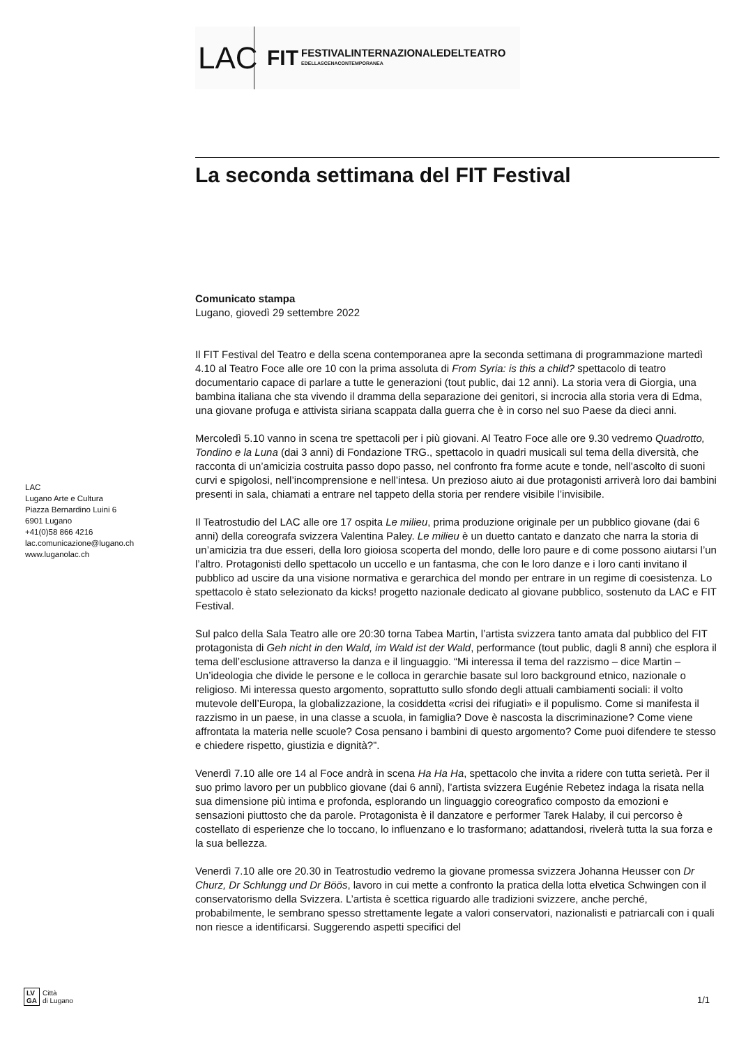LAC
FIT
FESTIVALINTERNAZIONALEDELTEATRO
EDELLASCENACONTEMPORANEA
La seconda settimana del FIT Festival
Comunicato stampa
Lugano, giovedì 29 settembre 2022
Il FIT Festival del Teatro e della scena contemporanea apre la seconda settimana di programmazione martedì 4.10 al Teatro Foce alle ore 10 con la prima assoluta di From Syria: is this a child? spettacolo di teatro documentario capace di parlare a tutte le generazioni (tout public, dai 12 anni). La storia vera di Giorgia, una bambina italiana che sta vivendo il dramma della separazione dei genitori, si incrocia alla storia vera di Edma, una giovane profuga e attivista siriana scappata dalla guerra che è in corso nel suo Paese da dieci anni.
Mercoledì 5.10 vanno in scena tre spettacoli per i più giovani. Al Teatro Foce alle ore 9.30 vedremo Quadrotto, Tondino e la Luna (dai 3 anni) di Fondazione TRG., spettacolo in quadri musicali sul tema della diversità, che racconta di un’amicizia costruita passo dopo passo, nel confronto fra forme acute e tonde, nell’ascolto di suoni curvi e spigolosi, nell’incomprensione e nell’intesa. Un prezioso aiuto ai due protagonisti arriverà loro dai bambini presenti in sala, chiamati a entrare nel tappeto della storia per rendere visibile l’invisibile.
Il Teatrostudio del LAC alle ore 17 ospita Le milieu, prima produzione originale per un pubblico giovane (dai 6 anni) della coreografa svizzera Valentina Paley. Le milieu è un duetto cantato e danzato che narra la storia di un’amicizia tra due esseri, della loro gioiosa scoperta del mondo, delle loro paure e di come possono aiutarsi l’un l’altro. Protagonisti dello spettacolo un uccello e un fantasma, che con le loro danze e i loro canti invitano il pubblico ad uscire da una visione normativa e gerarchica del mondo per entrare in un regime di coesistenza. Lo spettacolo è stato selezionato da kicks! progetto nazionale dedicato al giovane pubblico, sostenuto da LAC e FIT Festival.
Sul palco della Sala Teatro alle ore 20:30 torna Tabea Martin, l’artista svizzera tanto amata dal pubblico del FIT protagonista di Geh nicht in den Wald, im Wald ist der Wald, performance (tout public, dagli 8 anni) che esplora il tema dell’esclusione attraverso la danza e il linguaggio. “Mi interessa il tema del razzismo – dice Martin – Un’ideologia che divide le persone e le colloca in gerarchie basate sul loro background etnico, nazionale o religioso. Mi interessa questo argomento, soprattutto sullo sfondo degli attuali cambiamenti sociali: il volto mutevole dell’Europa, la globalizzazione, la cosiddetta «crisi dei rifugiati» e il populismo. Come si manifesta il razzismo in un paese, in una classe a scuola, in famiglia? Dove è nascosta la discriminazione? Come viene affrontata la materia nelle scuole? Cosa pensano i bambini di questo argomento? Come puoi difendere te stesso e chiedere rispetto, giustizia e dignità?”.
Venerdì 7.10 alle ore 14 al Foce andrà in scena Ha Ha Ha, spettacolo che invita a ridere con tutta serietà. Per il suo primo lavoro per un pubblico giovane (dai 6 anni), l’artista svizzera Eugénie Rebetez indaga la risata nella sua dimensione più intima e profonda, esplorando un linguaggio coreografico composto da emozioni e sensazioni piuttosto che da parole. Protagonista è il danzatore e performer Tarek Halaby, il cui percorso è costellato di esperienze che lo toccano, lo influenzano e lo trasformano; adattandosi, rivelerà tutta la sua forza e la sua bellezza.
Venerdì 7.10 alle ore 20.30 in Teatrostudio vedremo la giovane promessa svizzera Johanna Heusser con Dr Churz, Dr Schlungg und Dr Böös, lavoro in cui mette a confronto la pratica della lotta elvetica Schwingen con il conservatorismo della Svizzera. L’artista è scettica riguardo alle tradizioni svizzere, anche perché, probabilmente, le sembrano spesso strettamente legate a valori conservatori, nazionalisti e patriarcali con i quali non riesce a identificarsi. Suggerendo aspetti specifici del
LAC
Lugano Arte e Cultura
Piazza Bernardino Luini 6
6901 Lugano
+41(0)58 866 4216
lac.comunicazione@lugano.ch
www.luganolac.ch
LV
GA Città
di Lugano
1/1